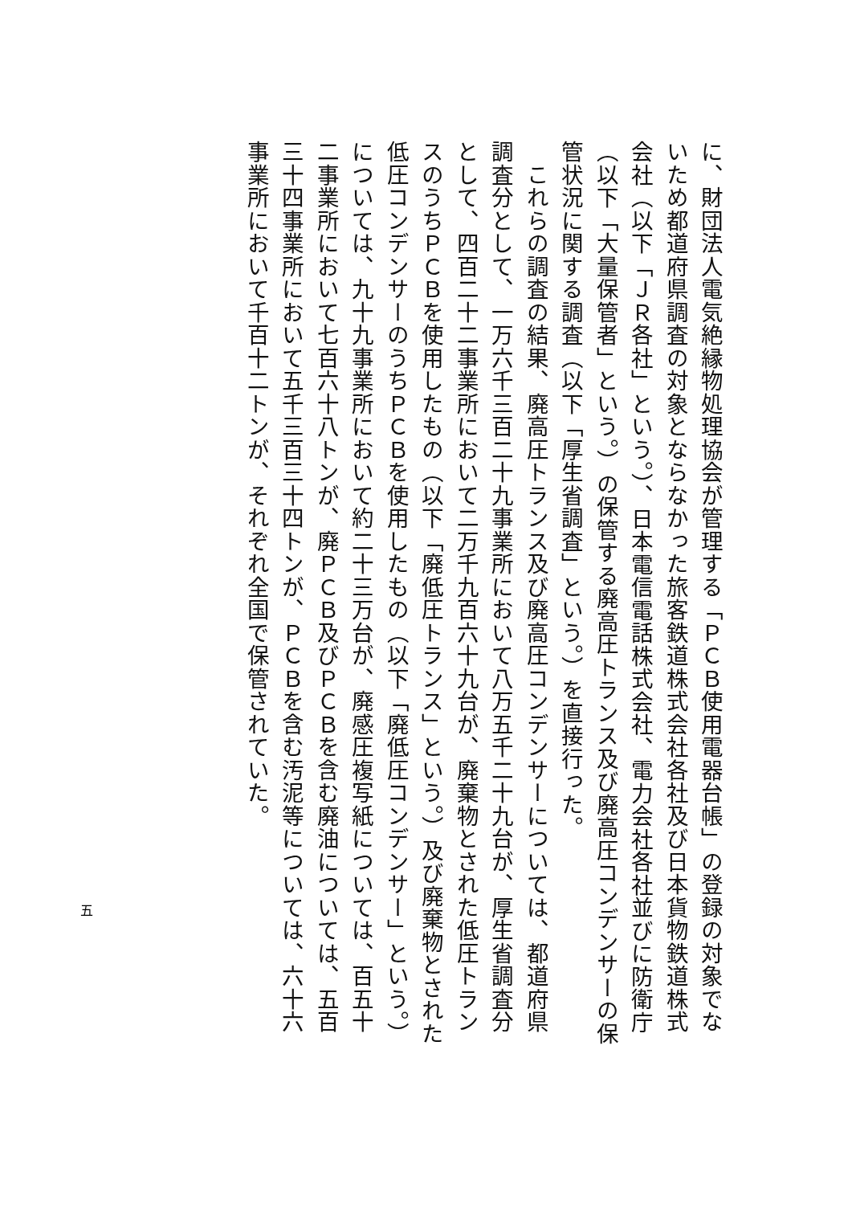に、財団法人電気絶縁物処理協会が管理する「ＰＣＢ使用電器台帳」の登録の対象でないため都道府県調査の対象とならなかった旅客鉄道株式会社各社及び日本貨物鉄道株式会社（以下「ＪＲ各社」という。）、日本電信電話株式会社、電力会社各社並びに防衛庁（以下「大量保管者」という。）の保管する廃高圧トランス及び廃高圧コンデンサーの保管状況に関する調査（以下「厚生省調査」という。）を直接行った。
　これらの調査の結果、廃高圧トランス及び廃高圧コンデンサーについては、都道府県調査分として、一万六千三百二十九事業所において八万五千二十九台が、厚生省調査分として、四百二十二事業所において二万千九百六十九台が、廃棄物とされた低圧トランスのうちＰＣＢを使用したもの（以下「廃低圧トランス」という。）及び廃棄物とされた低圧コンデンサーのうちＰＣＢを使用したもの（以下「廃低圧コンデンサー」という。）については、九十九事業所において約二十三万台が、廃感圧複写紙については、百五十二事業所において七百六十八トンが、廃ＰＣＢ及びＰＣＢを含む廃油については、五百三十四事業所において五千三百三十四トンが、ＰＣＢを含む汚泥等については、六十六事業所において千百十二トンが、それぞれ全国で保管されていた。
五